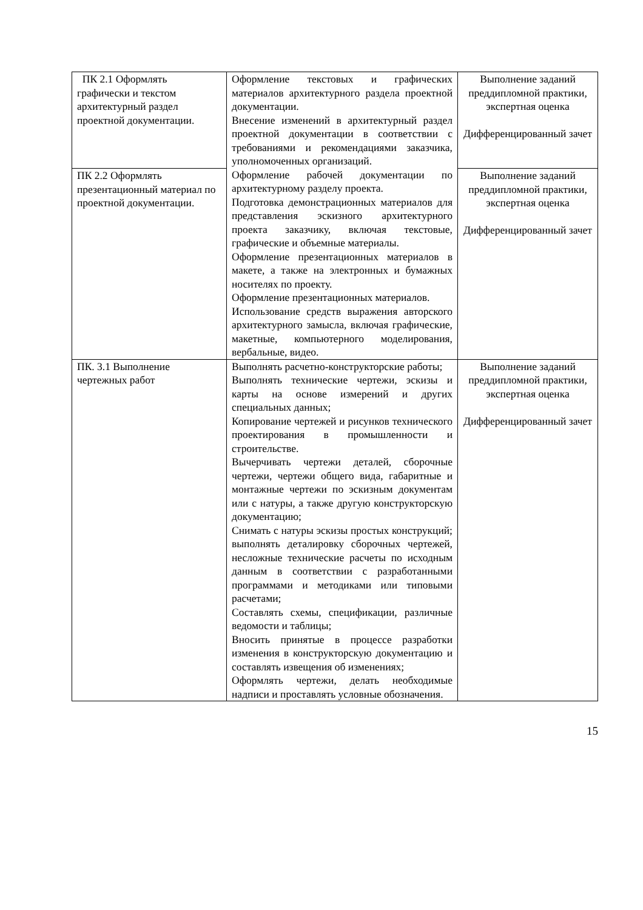| ПК 2.1 Оформлять графически и текстом архитектурный раздел проектной документации. | Оформление текстовых и графических материалов архитектурного раздела проектной документации. Внесение изменений в архитектурный раздел проектной документации в соответствии с требованиями и рекомендациями заказчика, уполномоченных организаций. Оформление рабочей документации по архитектурному разделу проекта. Подготовка демонстрационных материалов для представления эскизного архитектурного проекта заказчику, включая текстовые, графические и объемные материалы. Оформление презентационных материалов в макете, а также на электронных и бумажных носителях по проекту. Оформление презентационных материалов. Использование средств выражения авторского архитектурного замысла, включая графические, макетные, компьютерного моделирования, вербальные, видео. | Выполнение заданий преддипломной практики, экспертная оценка Дифференцированный зачет |
| ПК 2.2 Оформлять презентационный материал по проектной документации. | | Выполнение заданий преддипломной практики, экспертная оценка Дифференцированный зачет |
| ПК. 3.1 Выполнение чертежных работ | Выполнять расчетно-конструкторские работы; Выполнять технические чертежи, эскизы и карты на основе измерений и других специальных данных; Копирование чертежей и рисунков технического проектирования в промышленности и строительстве. Вычерчивать чертежи деталей, сборочные чертежи, чертежи общего вида, габаритные и монтажные чертежи по эскизным документам или с натуры, а также другую конструкторскую документацию; Снимать с натуры эскизы простых конструкций; выполнять деталировку сборочных чертежей, несложные технические расчеты по исходным данным в соответствии с разработанными программами и методиками или типовыми расчетами; Составлять схемы, спецификации, различные ведомости и таблицы; Вносить принятые в процессе разработки изменения в конструкторскую документацию и составлять извещения об изменениях; Оформлять чертежи, делать необходимые надписи и проставлять условные обозначения. | Выполнение заданий преддипломной практики, экспертная оценка Дифференцированный зачет |
15